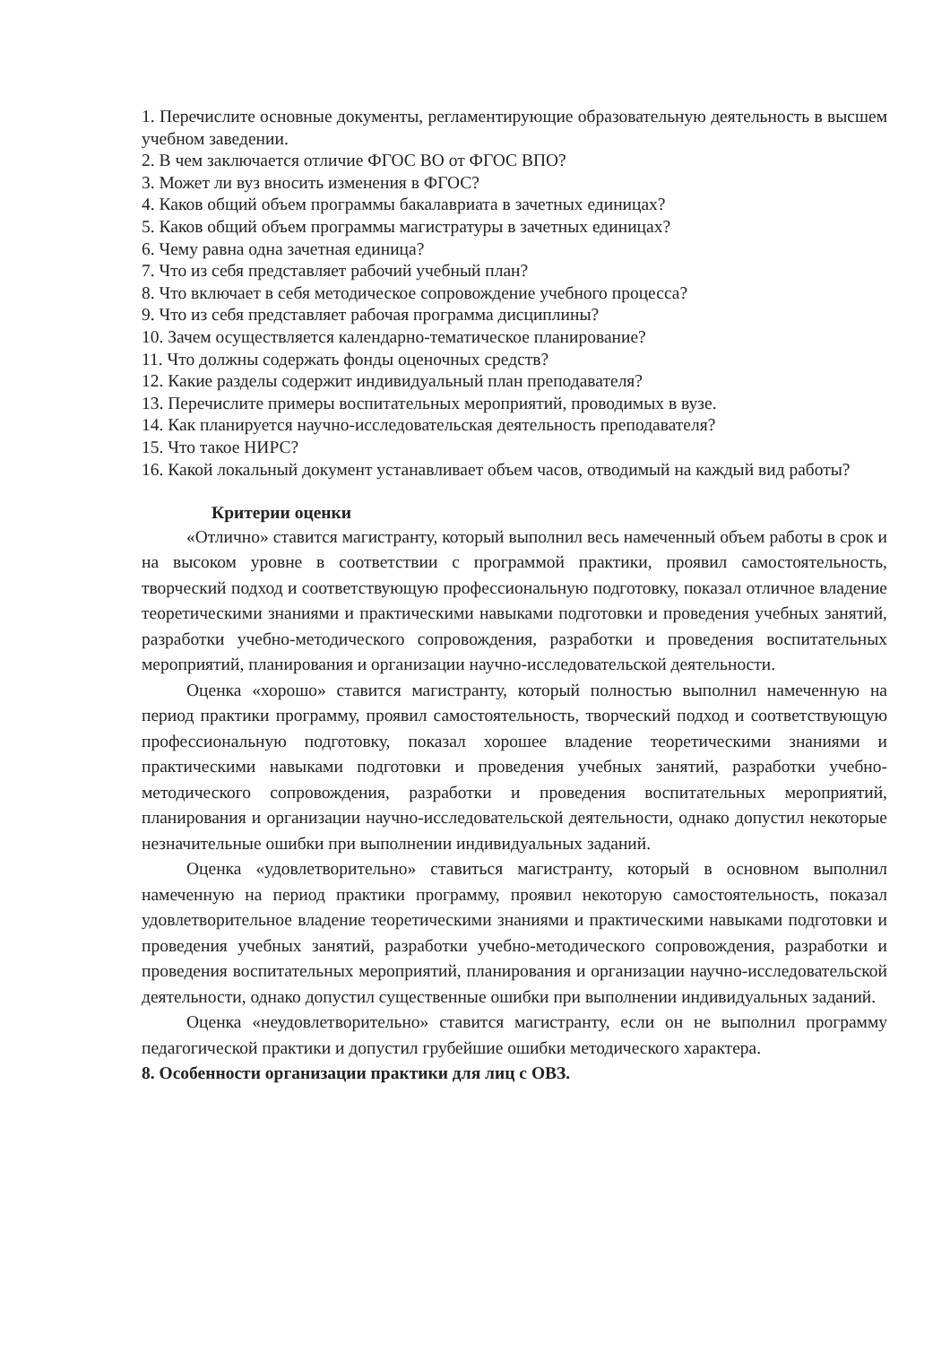1. Перечислите основные документы, регламентирующие образовательную деятельность в высшем учебном заведении.
2. В чем заключается отличие ФГОС ВО от ФГОС ВПО?
3. Может ли вуз вносить изменения в ФГОС?
4. Каков общий объем программы бакалавриата в зачетных единицах?
5. Каков общий объем программы магистратуры в зачетных единицах?
6. Чему равна одна зачетная единица?
7. Что из себя представляет рабочий учебный план?
8. Что включает в себя методическое сопровождение учебного процесса?
9. Что из себя представляет рабочая программа дисциплины?
10. Зачем осуществляется календарно-тематическое планирование?
11. Что должны содержать фонды оценочных средств?
12. Какие разделы содержит индивидуальный план преподавателя?
13. Перечислите примеры воспитательных мероприятий, проводимых в вузе.
14. Как планируется научно-исследовательская деятельность преподавателя?
15. Что такое НИРС?
16. Какой локальный документ устанавливает объем часов, отводимый на каждый вид работы?
Критерии оценки
«Отлично» ставится магистранту, который выполнил весь намеченный объем работы в срок и на высоком уровне в соответствии с программой практики, проявил самостоятельность, творческий подход и соответствующую профессиональную подготовку, показал отличное владение теоретическими знаниями и практическими навыками подготовки и проведения учебных занятий, разработки учебно-методического сопровождения, разработки и проведения воспитательных мероприятий, планирования и организации научно-исследовательской деятельности.
Оценка «хорошо» ставится магистранту, который полностью выполнил намеченную на период практики программу, проявил самостоятельность, творческий подход и соответствующую профессиональную подготовку, показал хорошее владение теоретическими знаниями и практическими навыками подготовки и проведения учебных занятий, разработки учебно-методического сопровождения, разработки и проведения воспитательных мероприятий, планирования и организации научно-исследовательской деятельности, однако допустил некоторые незначительные ошибки при выполнении индивидуальных заданий.
Оценка «удовлетворительно» ставиться магистранту, который в основном выполнил намеченную на период практики программу, проявил некоторую самостоятельность, показал удовлетворительное владение теоретическими знаниями и практическими навыками подготовки и проведения учебных занятий, разработки учебно-методического сопровождения, разработки и проведения воспитательных мероприятий, планирования и организации научно-исследовательской деятельности, однако допустил существенные ошибки при выполнении индивидуальных заданий.
Оценка «неудовлетворительно» ставится магистранту, если он не выполнил программу педагогической практики и допустил грубейшие ошибки методического характера.
8. Особенности организации практики для лиц с ОВЗ.